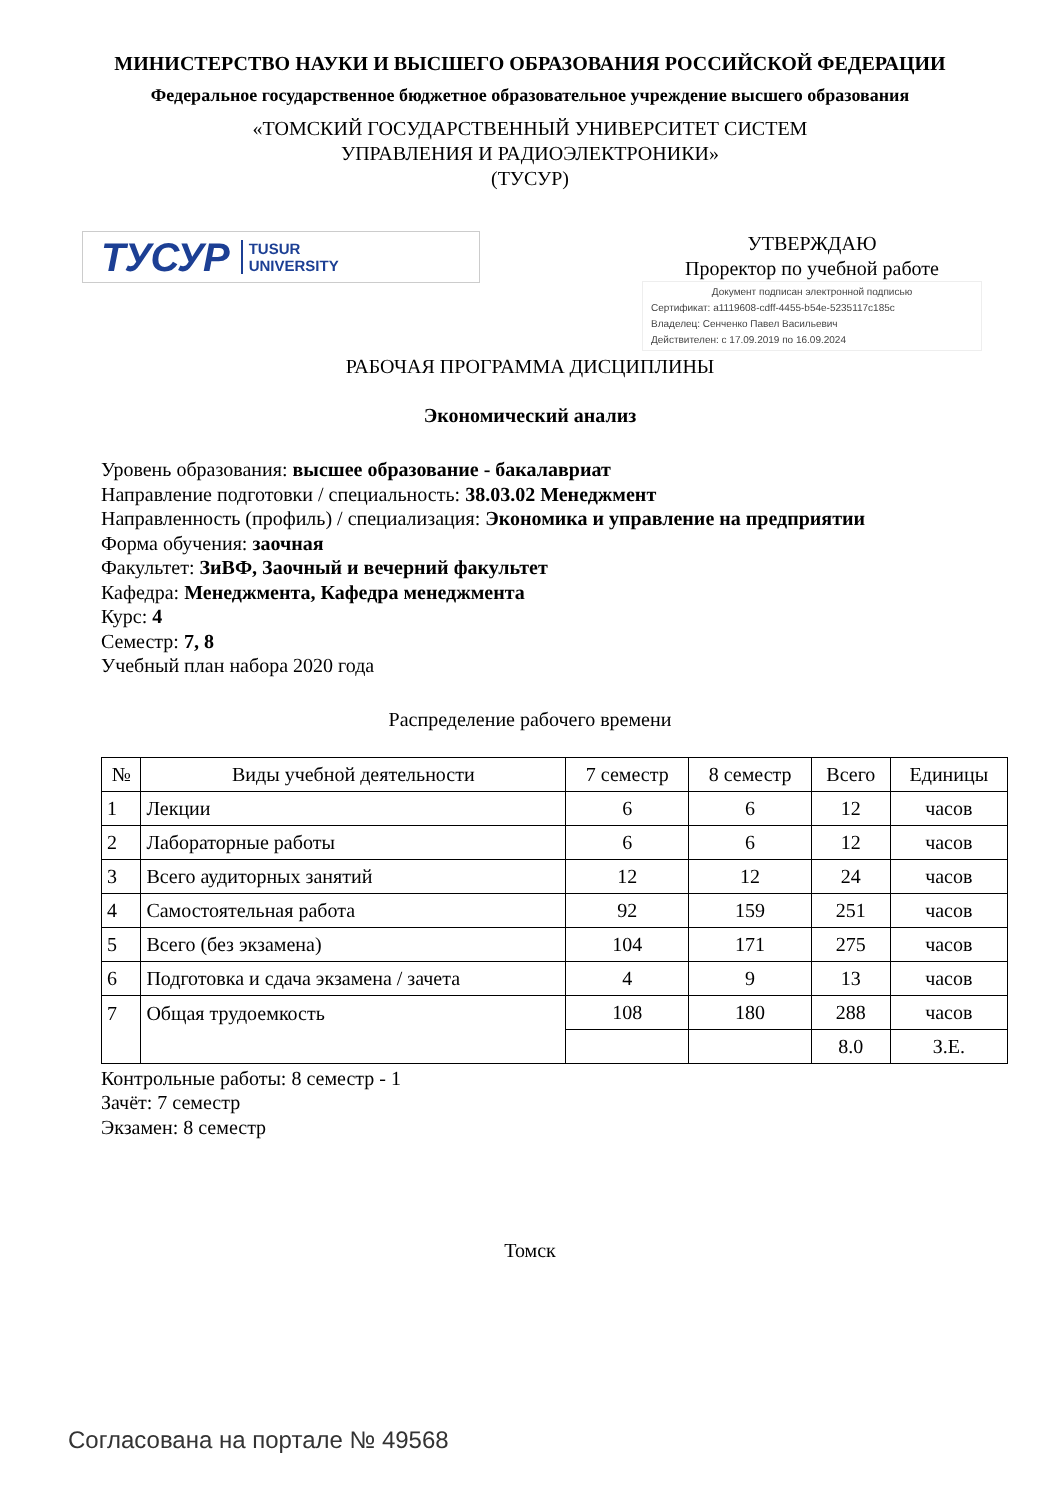МИНИСТЕРСТВО НАУКИ И ВЫСШЕГО ОБРАЗОВАНИЯ РОССИЙСКОЙ ФЕДЕРАЦИИ
Федеральное государственное бюджетное образовательное учреждение высшего образования
«ТОМСКИЙ ГОСУДАРСТВЕННЫЙ УНИВЕРСИТЕТ СИСТЕМ
УПРАВЛЕНИЯ И РАДИОЭЛЕКТРОНИКИ»
(ТУСУР)
ТУСУР TUSUR
UNIVERSITY
УТВЕРЖДАЮ
Проректор по учебной работе
Документ подписан электронной подписью
Сертификат: a1119608-cdff-4455-b54e-5235117c185c
Владелец: Сенченко Павел Васильевич
Действителен: с 17.09.2019 по 16.09.2024
РАБОЧАЯ ПРОГРАММА ДИСЦИПЛИНЫ
Экономический анализ
Уровень образования: высшее образование - бакалавриат
Направление подготовки / специальность: 38.03.02 Менеджмент
Направленность (профиль) / специализация: Экономика и управление на предприятии
Форма обучения: заочная
Факультет: ЗиВФ, Заочный и вечерний факультет
Кафедра: Менеджмента, Кафедра менеджмента
Курс: 4
Семестр: 7, 8
Учебный план набора 2020 года
Распределение рабочего времени
| № | Виды учебной деятельности | 7 семестр | 8 семестр | Всего | Единицы |
| --- | --- | --- | --- | --- | --- |
| 1 | Лекции | 6 | 6 | 12 | часов |
| 2 | Лабораторные работы | 6 | 6 | 12 | часов |
| 3 | Всего аудиторных занятий | 12 | 12 | 24 | часов |
| 4 | Самостоятельная работа | 92 | 159 | 251 | часов |
| 5 | Всего (без экзамена) | 104 | 171 | 275 | часов |
| 6 | Подготовка и сдача экзамена / зачета | 4 | 9 | 13 | часов |
| 7 | Общая трудоемкость | 108 | 180 | 288 | часов |
| | | | | 8.0 | З.Е. |
Контрольные работы: 8 семестр - 1
Зачёт: 7 семестр
Экзамен: 8 семестр
Томск
Согласована на портале № 49568